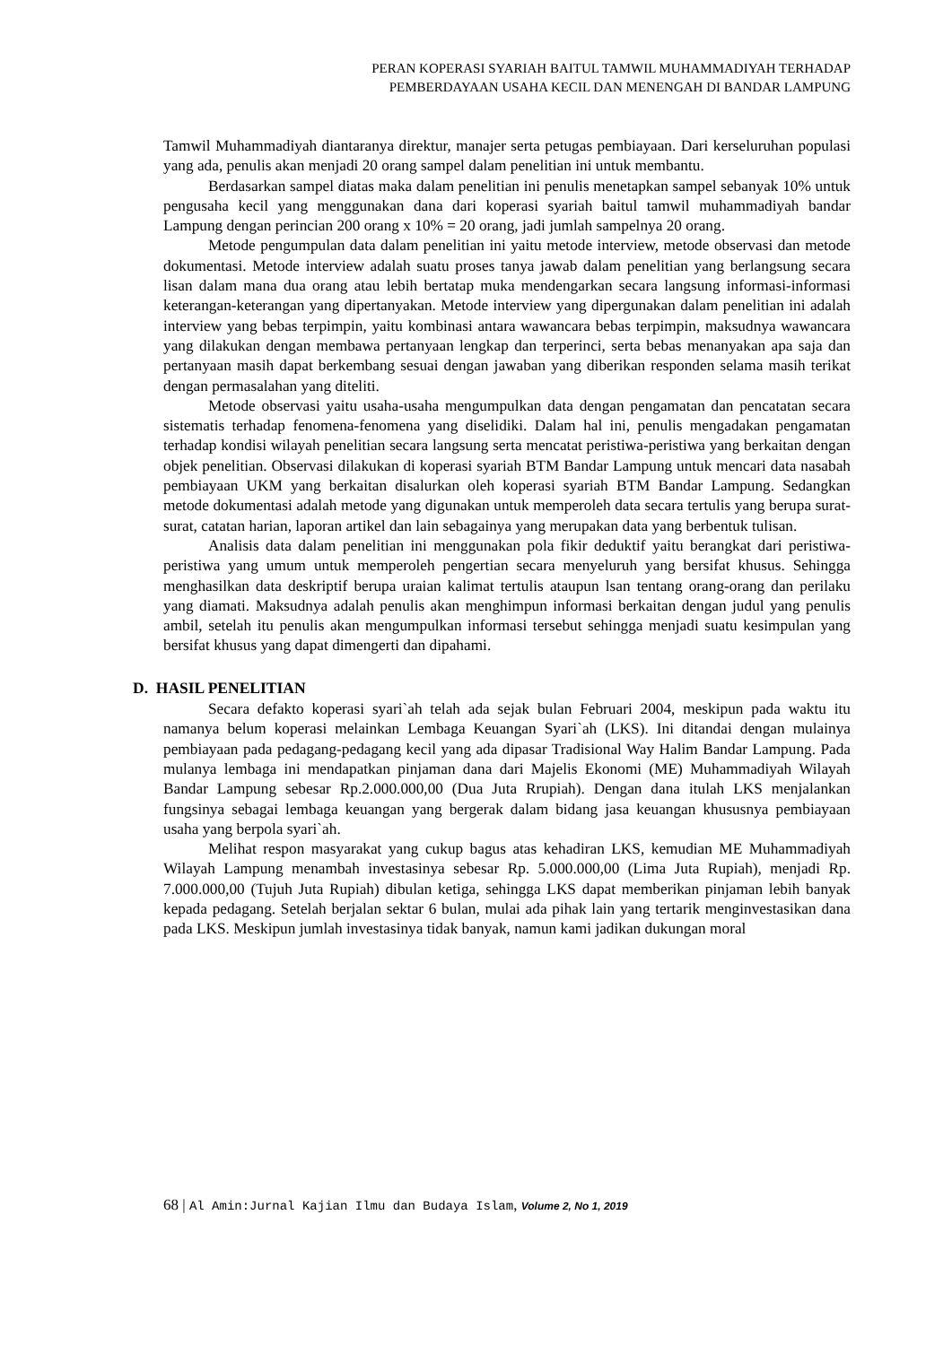PERAN KOPERASI SYARIAH BAITUL TAMWIL MUHAMMADIYAH TERHADAP
PEMBERDAYAAN USAHA KECIL DAN MENENGAH DI BANDAR LAMPUNG
Tamwil Muhammadiyah diantaranya direktur, manajer serta petugas pembiayaan. Dari kerseluruhan populasi yang ada, penulis akan menjadi 20 orang sampel dalam penelitian ini untuk membantu.
Berdasarkan sampel diatas maka dalam penelitian ini penulis menetapkan sampel sebanyak 10% untuk pengusaha kecil yang menggunakan dana dari koperasi syariah baitul tamwil muhammadiyah bandar Lampung dengan perincian 200 orang x 10% = 20 orang, jadi jumlah sampelnya 20 orang.
Metode pengumpulan data dalam penelitian ini yaitu metode interview, metode observasi dan metode dokumentasi. Metode interview adalah suatu proses tanya jawab dalam penelitian yang berlangsung secara lisan dalam mana dua orang atau lebih bertatap muka mendengarkan secara langsung informasi-informasi keterangan-keterangan yang dipertanyakan. Metode interview yang dipergunakan dalam penelitian ini adalah interview yang bebas terpimpin, yaitu kombinasi antara wawancara bebas terpimpin, maksudnya wawancara yang dilakukan dengan membawa pertanyaan lengkap dan terperinci, serta bebas menanyakan apa saja dan pertanyaan masih dapat berkembang sesuai dengan jawaban yang diberikan responden selama masih terikat dengan permasalahan yang diteliti.
Metode observasi yaitu usaha-usaha mengumpulkan data dengan pengamatan dan pencatatan secara sistematis terhadap fenomena-fenomena yang diselidiki. Dalam hal ini, penulis mengadakan pengamatan terhadap kondisi wilayah penelitian secara langsung serta mencatat peristiwa-peristiwa yang berkaitan dengan objek penelitian. Observasi dilakukan di koperasi syariah BTM Bandar Lampung untuk mencari data nasabah pembiayaan UKM yang berkaitan disalurkan oleh koperasi syariah BTM Bandar Lampung. Sedangkan metode dokumentasi adalah metode yang digunakan untuk memperoleh data secara tertulis yang berupa surat-surat, catatan harian, laporan artikel dan lain sebagainya yang merupakan data yang berbentuk tulisan.
Analisis data dalam penelitian ini menggunakan pola fikir deduktif yaitu berangkat dari peristiwa-peristiwa yang umum untuk memperoleh pengertian secara menyeluruh yang bersifat khusus. Sehingga menghasilkan data deskriptif berupa uraian kalimat tertulis ataupun lsan tentang orang-orang dan perilaku yang diamati. Maksudnya adalah penulis akan menghimpun informasi berkaitan dengan judul yang penulis ambil, setelah itu penulis akan mengumpulkan informasi tersebut sehingga menjadi suatu kesimpulan yang bersifat khusus yang dapat dimengerti dan dipahami.
D. HASIL PENELITIAN
Secara defakto koperasi syari`ah telah ada sejak bulan Februari 2004, meskipun pada waktu itu namanya belum koperasi melainkan Lembaga Keuangan Syari`ah (LKS). Ini ditandai dengan mulainya pembiayaan pada pedagang-pedagang kecil yang ada dipasar Tradisional Way Halim Bandar Lampung. Pada mulanya lembaga ini mendapatkan pinjaman dana dari Majelis Ekonomi (ME) Muhammadiyah Wilayah Bandar Lampung sebesar Rp.2.000.000,00 (Dua Juta Rrupiah). Dengan dana itulah LKS menjalankan fungsinya sebagai lembaga keuangan yang bergerak dalam bidang jasa keuangan khususnya pembiayaan usaha yang berpola syari`ah.
Melihat respon masyarakat yang cukup bagus atas kehadiran LKS, kemudian ME Muhammadiyah Wilayah Lampung menambah investasinya sebesar Rp. 5.000.000,00 (Lima Juta Rupiah), menjadi Rp. 7.000.000,00 (Tujuh Juta Rupiah) dibulan ketiga, sehingga LKS dapat memberikan pinjaman lebih banyak kepada pedagang. Setelah berjalan sektar 6 bulan, mulai ada pihak lain yang tertarik menginvestasikan dana pada LKS. Meskipun jumlah investasinya tidak banyak, namun kami jadikan dukungan moral
68 | Al Amin:Jurnal Kajian Ilmu dan Budaya Islam, Volume 2, No 1, 2019